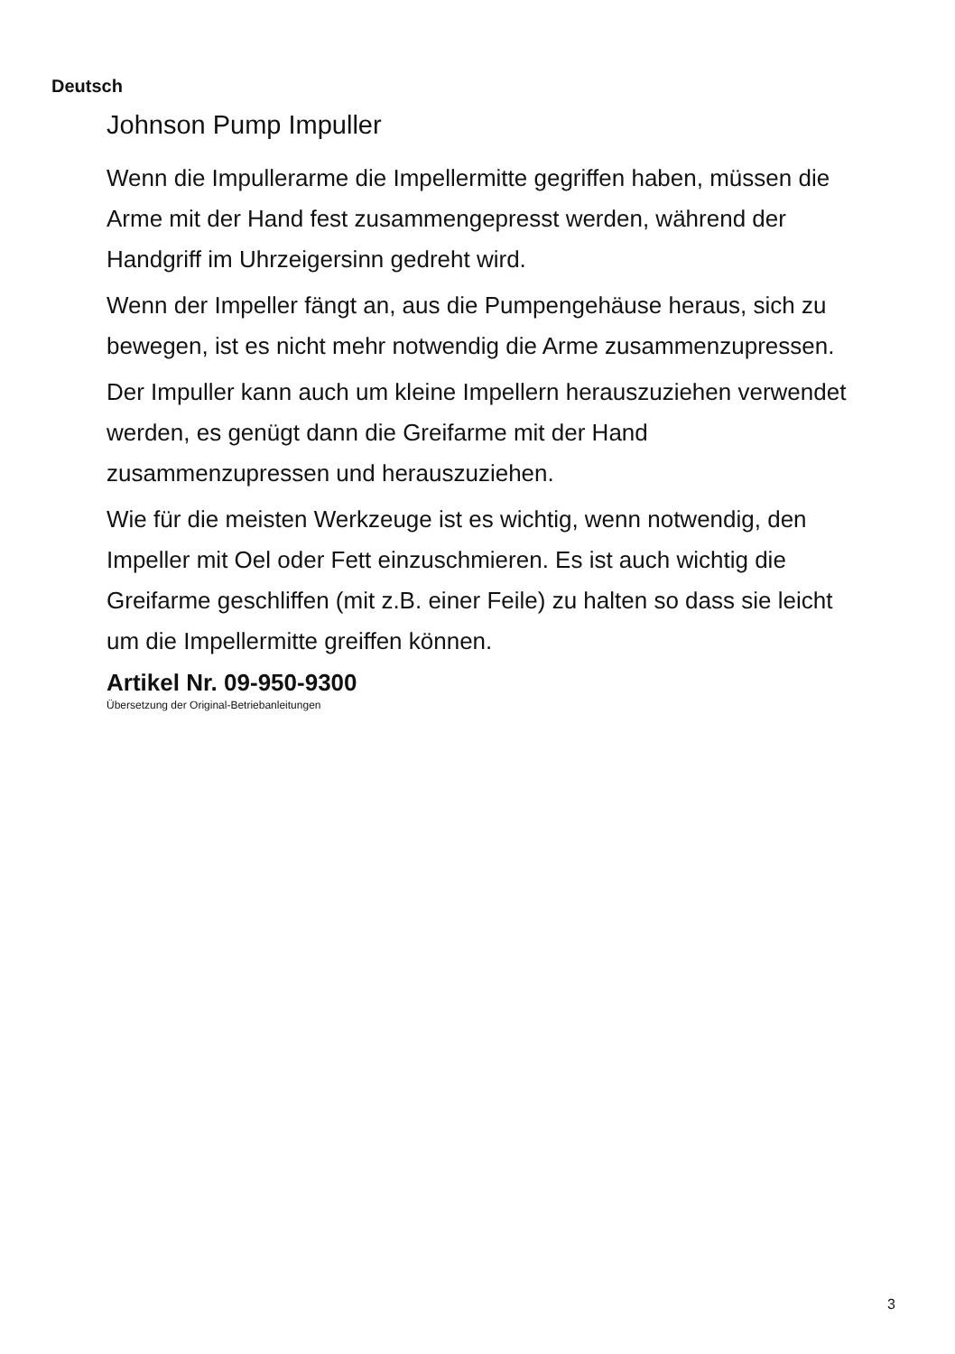Deutsch
Johnson Pump Impuller
Wenn die Impullerarme die Impellermitte gegriffen haben, müssen die Arme mit der Hand fest zusammengepresst werden, während der Handgriff im Uhrzeigersinn gedreht wird.
Wenn der Impeller fängt an, aus die Pumpengehäuse heraus, sich zu bewegen, ist es nicht mehr notwendig die Arme zusammenzupressen.
Der Impuller kann auch um kleine Impellern herauszuziehen verwendet werden, es genügt dann die Greifarme mit der Hand zusammenzupressen und herauszuziehen.
Wie für die meisten Werkzeuge ist es wichtig, wenn notwendig, den Impeller mit Oel oder Fett einzuschmieren. Es ist auch wichtig die Greifarme geschliffen (mit z.B. einer Feile) zu halten so dass sie leicht um die Impellermitte greiffen können.
Artikel Nr. 09-950-9300
Übersetzung der Original-Betriebanleitungen
3